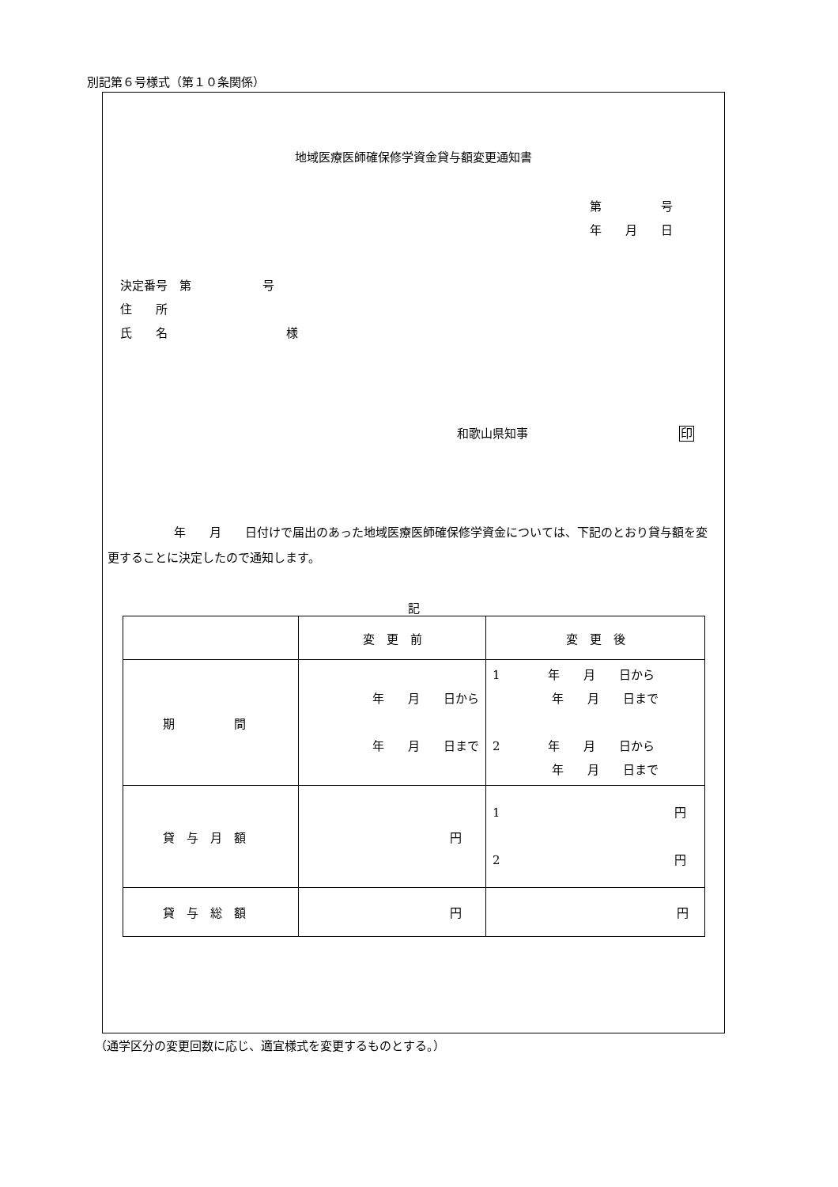別記第６号様式（第１０条関係）
地域医療医師確保修学資金貸与額変更通知書
第　　　　　号
年　　月　　日
決定番号　第　　　　　　号
住　　所
氏　　名　　　　　　　　　　様
和歌山県知事 印
年　　月　　日付けで届出のあった地域医療医師確保修学資金については、下記のとおり貸与額を変更することに決定したので通知します。
記
| | 変 更 前 | 変 更 後 |
| 期 間 | 年 月 日から 年 月 日まで | 1 年 月 日から 年 月 日まで 2 年 月 日から 年 月 日まで |
| 貸 与 月 額 | 円 | 1 円 2 円 |
| 貸 与 総 額 | 円 | 円 |
（通学区分の変更回数に応じ、適宜様式を変更するものとする。）